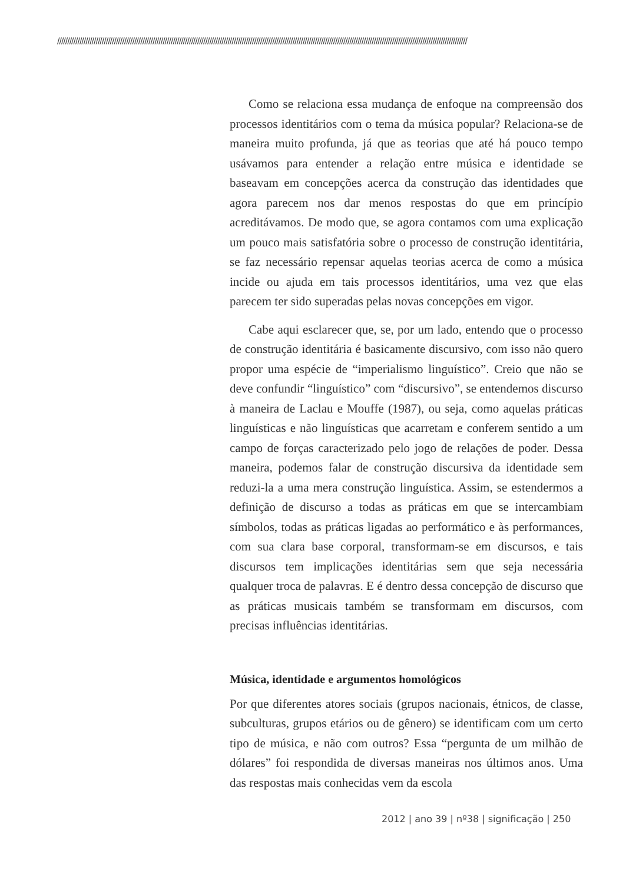//////////////////////////////////////////////////////////////////////////////////////////////////////////////////////////////////////////////////////////////////////////////////////////////////////////
Como se relaciona essa mudança de enfoque na compreensão dos processos identitários com o tema da música popular? Relaciona-se de maneira muito profunda, já que as teorias que até há pouco tempo usávamos para entender a relação entre música e identidade se baseavam em concepções acerca da construção das identidades que agora parecem nos dar menos respostas do que em princípio acreditávamos. De modo que, se agora contamos com uma explicação um pouco mais satisfatória sobre o processo de construção identitária, se faz necessário repensar aquelas teorias acerca de como a música incide ou ajuda em tais processos identitários, uma vez que elas parecem ter sido superadas pelas novas concepções em vigor.
Cabe aqui esclarecer que, se, por um lado, entendo que o processo de construção identitária é basicamente discursivo, com isso não quero propor uma espécie de “imperialismo linguístico”. Creio que não se deve confundir “linguístico” com “discursivo”, se entendemos discurso à maneira de Laclau e Mouffe (1987), ou seja, como aquelas práticas linguísticas e não linguísticas que acarretam e conferem sentido a um campo de forças caracterizado pelo jogo de relações de poder. Dessa maneira, podemos falar de construção discursiva da identidade sem reduzi-la a uma mera construção linguística. Assim, se estendermos a definição de discurso a todas as práticas em que se intercambiam símbolos, todas as práticas ligadas ao performático e às performances, com sua clara base corporal, transformam-se em discursos, e tais discursos tem implicações identitárias sem que seja necessária qualquer troca de palavras. E é dentro dessa concepção de discurso que as práticas musicais também se transformam em discursos, com precisas influências identitárias.
Música, identidade e argumentos homológicos
Por que diferentes atores sociais (grupos nacionais, étnicos, de classe, subculturas, grupos etários ou de gênero) se identificam com um certo tipo de música, e não com outros? Essa “pergunta de um milhão de dólares” foi respondida de diversas maneiras nos últimos anos. Uma das respostas mais conhecidas vem da escola
2012 | ano 39 | nº38 | significação | 250